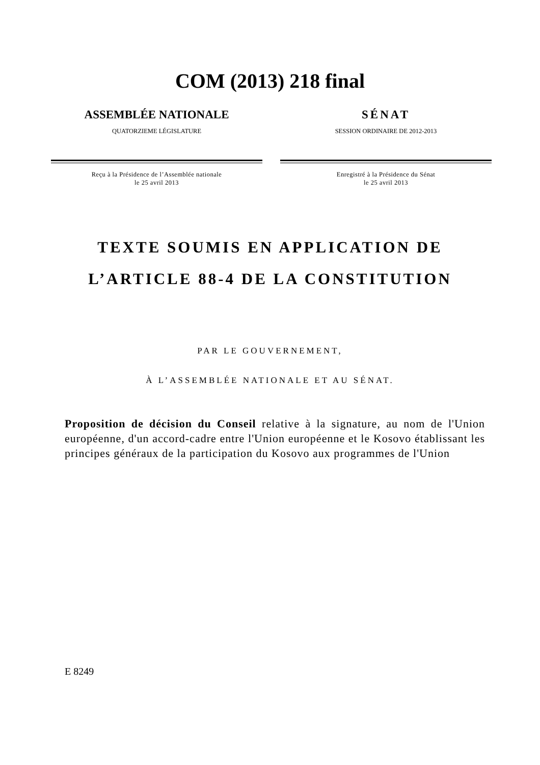COM (2013) 218 final
ASSEMBLÉE NATIONALE
QUATORZIEME LÉGISLATURE
Reçu à la Présidence de l’Assemblée nationale
le 25 avril 2013
SÉNAT
SESSION ORDINAIRE DE 2012-2013
Enregistré à la Présidence du Sénat
le 25 avril 2013
TEXTE SOUMIS EN APPLICATION DE
L’ARTICLE 88-4 DE LA CONSTITUTION
PAR LE GOUVERNEMENT,
À L’ASSEMBLÉE NATIONALE ET AU SÉNAT.
Proposition de décision du Conseil relative à la signature, au nom de l'Union européenne, d'un accord-cadre entre l'Union européenne et le Kosovo établissant les principes généraux de la participation du Kosovo aux programmes de l'Union
E 8249